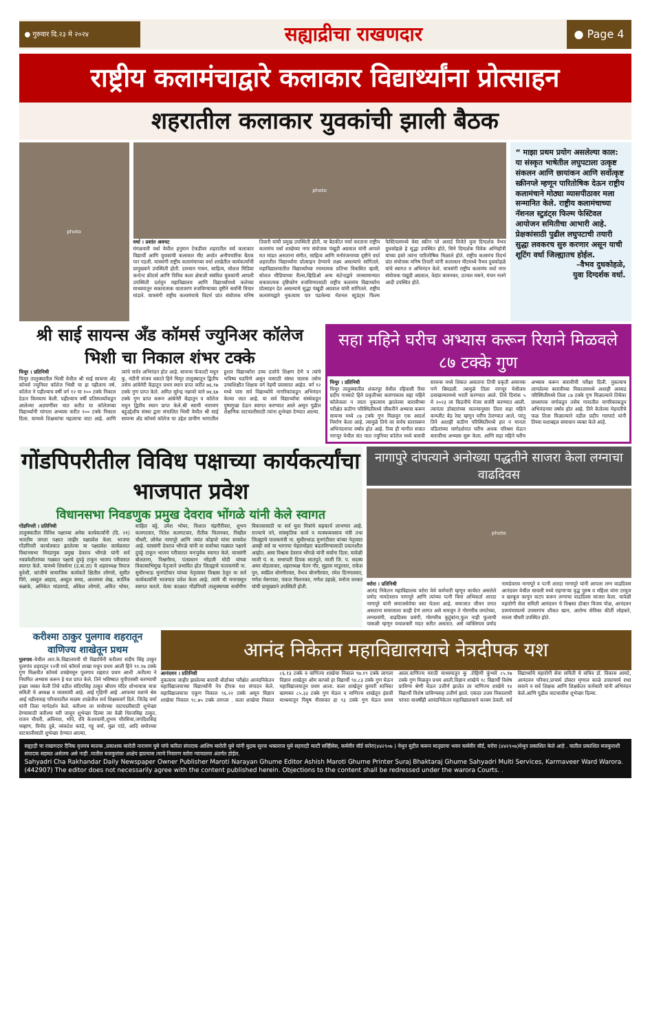● गुरुवार दि.२३ मे २०२४
सह्याद्रीचा राखणदार
● Page 4
राष्ट्रीय कलामंचाद्वारे कलाकार विद्यार्थ्यांना प्रोत्साहन
शहरातील कलाकार युवकांची झाली बैठक
photo
photo
वर्धा । प्रशांत अवचट
मंगळवारी वर्धा येथील हनुमान टेकडीवर शहरातील सर्व कलाकार विद्यार्थी आणि युवकांची कलाकार मीट अर्थात अनौपचारिक बैठक पार पडली. यात्रसंगी राष्ट्रीय कलामंचाच्या वर्धा शाखेतील कार्यकर्त्यांची प्रामुख्याने उपस्थिती होती. दरम्यान गायन, साहित्य, सोशल मिडिया कन्टेन्ट क्रीटर्स आणि विविध कला क्षेत्राशी संबंधित युवकांनी आपली उपस्थिती दर्शवून महाविद्यालय आणि विद्यार्थ्यांमध्ये कलेच्या माध्यमातून सकारात्मक वातावरण रुजविण्याच्या दृष्टीने सर्वांनी विचार मांडले. यात्रसंगी राष्ट्रीय कलामंचाचे विदर्भ प्रांत संयोजक मनिष तिवारी यांची प्रमुख उपस्थिती होती. या बैठकीत चर्चा करताना राष्ट्रीय कलामंच वर्धा शाखेच्या नगर संयोजक पंखुडी अग्रवाल यांनी आपले मत मांडत असताना संगीत, साहित्य आणि मनोरंजनाच्या दृष्टीने वर्धा शहरातील विद्यार्थ्यांना प्रोत्साहन देण्याचे लक्ष्य असल्याचे सांगितले. महाविद्यालयातील विद्यार्थ्यांच्या रचनात्मक प्रतिभा विकसित व्हावी, सोशल मीडियाच्या रील्स,व्हिडिओ अन्य कंटेन्टद्वारे जनसामान्यात सकारात्मक दृष्टिकोण रुजविण्यासाठी राष्ट्रीय कलामंच विद्यार्थ्यांना प्रोत्साहन देत असल्याचे सुद्धा पंखुडी अग्रवाल यांनी सांगितले. राष्ट्रीय कलामंचद्वारे नुकत्याच पार पडलेल्या नॅशनल स्टुडंट्स फिल्म फेस्टिवलमध्ये बेस्ट स्क्रीन प्ले अवार्ड विजेते युवा दिग्दर्शक वैभव दुधकोहळे हे सुद्धा उपस्थित होते, सिने दिग्दर्शक विवेक अग्निहोत्री यांच्या हस्ते त्यांना पारितोषिक मिळाले होते. राष्ट्रीय कलामंच विदर्भ प्रांत संयोजक मनिष तिवारी यांनी कलाकार मीटमध्ये वैभव दुधकोहळे यांचे स्वागत व अभिनंदन केले. यात्रसंगी राष्ट्रीय कलामंच वर्धा नगर संयोजक पंखुडी अग्रवाल, वेदांत बावनकर, उज्वल मसने, मंथन नलगे आदी उपस्थित होते.
“ माझा प्रथम प्रयोग असलेल्या काल: या संस्कृत भाषेतील लघुपटाला उत्कृष्ट संकलन आणि छायांकन आणि सर्वोत्कृष्ट स्क्रीनप्ले म्हणून पारितोषिक देऊन राष्ट्रीय कलामंचाने मोठ्या व्यासपीठावर मला सन्मानित केले. राष्ट्रीय कलामंचाच्या नॅशनल स्टुडंट्स फिल्म फेस्टिवल आयोजन समितीचा आभारी आहे. प्रेक्षकांसाठी पुढील लघुपटाची तयारी सुद्धा लवकरच सुरु करणार असून याची शूटिंग वर्धा जिल्ह्यातच होईल.
–वैभव दुधकोहळे,
युवा दिग्दर्शक वर्धा.
श्री साई सायन्स अँड कॉमर्स ज्युनिअर कॉलेज भिशी चा निकाल शंभर टक्के
चिमूर । प्रतिनिधी
चिमूर तालुक्यातील भिसी येथील श्री साई सायन्स अँड कॉमर्स ज्युनियर कॉलेज भिसी चा हा पहीलाच वर्ष. कॉलेज ने पहील्याच वर्षी वर्ग १२ चा १०० टक्के निकाल देऊन किमयाच केली. पहील्याच वर्षी प्रतिस्पर्ध्यांकडून आलेल्या अडचणींवर मात करीत या कॉलेजच्या विद्यार्थ्यांनी चांगला अभ्यास करीत १०० टक्के निकाल दिला. यामध्ये शिक्षकांचा महत्वाचा वाटा आहे. आणि त्यांचे सर्वत्र अभिनंदन होत आहे. सायन्स फॅकल्टी मधून कु. नंदीनी संजय धकाते हिने चिमूर तालुक्यातून द्वितीय तसेच आंबेनेरी केंद्रातून प्रथम स्थान प्राप्त करीत ७६.१७ टक्के गुण प्राप्त केले. अमित सुरेन्द्र नन्नावरे याने ७४.६७ टक्के गुण प्राप्त करून आंबेनेरी केंद्रातून व कॉलेज मधुन द्वितीय स्थान प्राप्त केले.श्री स्वामी नारायण बहुउद्देशीय संस्था द्वारा संचालित भिसी येथील श्री साई सायन्स अँड कॉमर्स कॉलेज चा उद्देश ग्रामीण भागातील हुशार विद्यार्थ्यांना उच्च दर्जाचे शिक्षण देणे व त्यांचे भविष्य घडविणे असुन यासाठी संस्था चालक तसेच उच्चशिक्षीत शिक्षक वर्ग नेहमी प्रयासरत आहेत. वर्ग १२ मध्ये पास सर्व विद्यार्थ्यांचे नागरिकांकडून अभिनंदन केल्या जात आहे. या सर्व विद्यार्थ्यांचा संस्थेकडून पुष्पगुच्छ देऊन स्वागत करण्यात आले असून पुढील शैक्षणिक वाटचालीसाठी त्यांना शुभेच्छा देण्यात आल्या.
सहा महिने घरीच अभ्यास करून रियाने मिळवले ८७ टक्के गुण
चिमूर । प्रतिनिधी
चिमूर तालुक्यातील शंकरपूर येथील रहिवासी रिया प्रदीप गारघाटे हिने प्रकृतीच्या कारणास्तव सहा महिने कॉलेजला न जाता नुकत्याच झालेल्या बारावीच्या परीक्षेत कठीण परिस्थितीमध्ये जीकरीने अभ्यास करून सायन्स मध्ये ८७ टक्के गुण मिळवून एक आदर्श निर्माण केला आहे. त्यामुळे तिचे वर सर्वच स्तरावरून अभिनंदनाचा वर्षाव होत आहे. रिया ही मागील सत्रात नागपूर येथील संत पाल ज्युनियर कॉलेज मध्ये बारावी सायन्स मध्ये शिकत असताना तिची प्रकृती अचानक पणे बिघडली. त्यामुळे तिला नागपूर येथीलच दवाखान्यामध्ये भरती करण्यात आले. तिचे दिनांक ५ मे २०२३ ला किडनीचे मेजर सर्जरी करण्यात आली. त्यानंतर डॉक्टरांच्या सल्ल्यानुसार तिला सहा महिने कम्प्लीट बेड रेस्ट म्हणून घरीच ठेवण्यात आले. परंतु तिने अशाही कठीण परिस्थितीमध्ये हार न मानता वडिलांच्या मार्गदर्शनात घरीच अथक परिश्रम घेऊन बारावीचा अभ्यास सुरू केला. आणि सहा महिने घरीच अभ्यास करून बारावीची परीक्षा दिली. नुकत्याच लागलेल्या बारावीच्या निकालामध्ये अशाही अवघड परिस्थितीमध्ये तिला ८७ टक्के गुण मिळाल्याने तिचेवर प्राध्यापक वर्गाकडून तसेच गावातील नागरिकाकडून अभिनंदनचा वर्षाव होत आहे. तिने केलेल्या मेहनतीचे फळ तिला मिळाल्याने वडील प्रदीप गारघाटे यांनी तिच्या यशाबद्दल समाधान व्यक्त केले आहे.
गोंडपिपरीतील विविध पक्षाच्या कार्यकर्त्यांचा भाजपात प्रवेश
विधानसभा निवडणुक प्रमुख देवराव भोंगळे यांनी केले स्वागत
गोंडपिपरी । प्रतिनिधी
तालुक्यातील विविध पक्षाच्या अनेक कार्यकर्त्यांनी (दि. २१) भारतीय जनता पक्षात जाहीर पक्षप्रवेश केला. भाजपा गोंडपिपरी कार्यालयात झालेल्या या पक्षप्रवेश कार्यक्रमात विधानसभा निवडणुक प्रमुख देवराव भोंगळे यांनी सर्व नवप्रवेशीतांच्या गळ्यात पक्षाचे दुपट्टे टाकून भाजप परीवारात स्वागत केले. यामध्ये शिवसेना (उ.बा.ठा) चे शहराध्यक्ष रियाज कुरेशी, कांजीचे सामाजिक कार्यकर्ते क्षितील लोणारे, सुमीत पिंगे, अब्दुल आहाद, अब्दुल समद, अल्तमस शेख, कार्तिक कन्नाके, अनिकेत मांडवगडे, ओंकेश लोणारे, अमित भोयर, साहिल बट्टे, उमेश भोयर, विशाल चंद्रगीरीवार, शुभम कलगटवार, नितेश कलगटवार, रीतीक चिलनकर, निखील चौधरी, लोमेश नागापूरे आणि जयंत कोहपरे यांचा समावेश आहे. यात्रसंगी देवराव भोंगळे यांनी या सर्वांच्या गळ्यात पक्षाचे दुपट्टे टाकून भाजप परीवारात मनःपुर्वक स्वागत केले. यात्रसंगी बोलताना, विश्वगौरव, पंतप्रधान नरेंद्रजी मोदी यांच्या विकासाभिमुख नेतृत्वाने प्रभावित होत जिल्ह्याचे पालकमंत्री ना. सुधीरभाऊ मुनगंटीवार यांच्या नेतृत्वावर विश्वास ठेवून या सर्व कार्यकर्त्यांनी भाजपात प्रवेश केला आहे. त्यांचे मी मनापासून स्वागत करतो. येत्या काळात गोंडपिपरी तालुक्याच्या सर्वांगीण विकासासाठी या सर्व युवा मित्रांचे सहकार्य लाभणार आहे. राज्याचे वने, सांस्कृतिक कार्य व मत्स्यव्यवसाय मंत्री तथा जिल्ह्याचे पालकमंत्री ना. सुधीरभाऊ मुनगंटीवार यांच्या नेतृत्वात आम्ही सर्व या भागाचा चेहरामोहरा बदलविण्यासाठी प्रयत्नशील आहोत. असा विश्वास देवराव भोंगळे यांनी सर्वांना दिला. यावेळी माजी पं. स. सभापती दिपक सातपुते, माजी जि. प. सदस्य अमर बोडलावार, शहराध्यक्ष चेतन गौर, सुहास माडूरवार, राकेश पुन, स्वप्निल बोनगीरवार, वैभव बोनगीरवार, रमेश दिनगलवार, गणेश मेरुगवार, पंकज चिलनकर, गणेश डहाळे, मनोज वनकर यांची प्रामुख्याने उपस्थिती होती.
नागापुरे दांपत्याने अनोख्या पद्धतीने साजरा केला लग्नाचा वाढदिवस
photo
वरोरा । प्रतिनिधी
आनंद निकेतन महाविद्यालय वरोरा येथे कर्मचारी म्हणून कार्यरत असलेले प्रमोद नामदेवराव नागापुरे आणि त्यांच्या पत्नी विमा अभिकर्ता शारदा नागापुरे यांनी समाजसेवेचा वसा घेतला आहे. समाजात जीवन जगत असताना समाजाला काही देणं लागत असे समजून ते गोरगरीब जनतेच्या, लग्नप्रसंगी, वाढदिवस प्रसंगी, गोरगरीब कुटुंबांना,फुल नाही फुलाची पाकळी म्हणून यथाशक्ती मदत करीत असतात. असे व्यक्तिमत्व प्रमोद नामदेवराव नागापुरे व पत्नी शारदा नागापुरे यांनी आपला लग्न वाढदिवस आनंदवन येथील सावली मध्ये राहणाऱ्या वृद्ध पुरुष व महिला यांना टरबूज व खरबूज कापून वाटप करून लग्नाचा वाढदिवस साजरा केला. यावेळी महारोगी सेवा समिती आनंदवन चे विश्वस्त डॉक्टर विजय पोळ, आनंदवन ग्रामपंचायतचे उपसरपंच शौकत खान, आरोग्य सेविका कीर्ती लोहकरे, सरला चौधरी उपस्थित होते.
करीश्मा ठाकुर पुलगाव शहरातून वाणिज्य शाखेतून प्रथम
पुलगाव–येथील आर.के.विद्यालयची ची विद्यार्थिनी करीश्मा संदीप सिंह ठाकुर पुलगांव शहरातून १२वी मधे कॉमर्स शाखा मधून प्रथम आली हिने ९१.१७ टक्के गुण मिळवीत कॉमर्स शाखेमधून पुलगाव शहरात प्रथम आली .करीश्मा ने नियमित अभ्यास करून हे यश प्राप्त केले. तिने भविष्यात यूपीएससी करण्याची इच्छा व्यक्त केली तिचे वडील संदिपसिह ठाकुर श्रीराम मंदिर शोभायात्रा यात्रा समिती चे अध्यक्ष व व्यवसायी आहे. आई गृहिणी आहे .आपल्या यशाचे श्रेय आई वडीलासह परिवारातील सदस्य शाळेतील सर्व शिक्षकवर्ग दिले. जितेंद्र वर्मा यांनी तिला मार्गदर्शन केले. करीश्मा ला समोरच्या वाटचालीसाठी शुभेच्छा देण्यासाठी करीश्मा घरी जावून शुभेच्छा दिल्या त्या वेळी धिरजसिह ठाकुर, राजन चौधरी, अविनाश, भोपे, रवि केशरवानी,शुभम चौरसिया,जगदिशसिह चव्हाण, विनोद दुबे, व्यंकटेश करंडे, गट्टू वर्मा, मुन्ना पांडे, आदि समोरच्या वाटचालीसाठी शुभेच्छा देण्यात आल्या.
आनंद निकेतन महाविद्यालयाचे नेत्रदीपक यश
आनंदवन । प्रतिनिधी
नुकत्याच जाहीर झालेल्या बारावी बोर्डाच्या परीक्षेत आनंदनिकेतन महाविद्यालयाच्या विद्यार्थ्यांनी नेत्र दीपक यश संपादन केले. महाविद्यालयाचा एकूण निकाल ९६.२२ टक्के असून विज्ञान शाखेचा निकाल ९८.७५ टक्के लागला . कला शाखेचा निकाल ८६.१३ टक्के व वाणिज्य शाखेचा निकाल ९७.१९ टक्के लागला विज्ञान शाखेतून ओम कापसे हा विद्यार्थी ९४.८३ टक्के गुण घेऊन महाविद्यालयातून प्रथम आला. कला शाखेतून कुमारी सानिका खामकर ८५.३३ टक्के गुण घेऊन व वाणिज्य शाखेतून इंग्रजी माध्यमातून पियुष नीरसकर हा ९३ टक्के गुण घेऊन प्रथम आला.वाणिज्य मराठी माध्यमातून कु .रोहिणी कुंभारे ८५.१७ टक्के गुण मिळवून प्रथम आली.विज्ञान शाखेचे १८ विद्यार्थी विशेष प्राविण्य श्रेणी घेऊन उत्तीर्ण झालेत तर वाणिज्य शाखेचे १४ विद्यार्थी विशेष प्राविण्यसह उत्तीर्ण झाले. एकंदर उत्तम निकालाची परंपरा यावर्षीही आनंदनिकेतन महाविद्यालयाने कायम ठेवली. सर्व विद्यार्थ्यांचे महारोगी सेवा समिती चे सचिव डॉ. विकास आमटे, आनंदवन परिवार,प्राचार्य डॉक्टर मृणाल काळे उपप्राचार्य राधा सवाने व सर्व शिक्षक आणि शिक्षकेतर कर्मचारी यांनी अभिनंदन केले.आणि पुढील वाटचालीस शुभेच्छा दिल्या.
सह्याद्री चा राखणदार दैनिक वृत्तपत्र मालक ,प्रकाशक मारोती नारायण घुमे यांचे करिता संपादक आशिष मारोती घुमे यांनी मुद्रक सुरज भक्तराज घुमे सहयाद्री मल्टी सर्व्हिसेस, कर्मवीर वॉर्ड वरोरा(४४२९०७ ) येथून मुद्रीत करून मातृछाया भवन कर्मवीर वॉर्ड, वरोरा (४४२९०७)येथून प्रकाशित केले आहे . यातील प्रकाशित मजकुराशी संपादक सहमत असेलच असे नाही .यातील मजकुरांवर आक्षेप झाल्यास त्याचे निवारण वरोरा न्यायालया अंतर्गत होईल.
Sahyadri Cha Rakhandar Daily Newspaper Owner Publisher Maroti Narayan Ghume Editor Ashish Maroti Ghume Printer Suraj Bhaktaraj Ghume Sahyadri Multi Services, Karmaveer Ward Warora.(442907) The editor does not necessarily agree with the content published herein. Objections to the content shall be redressed under the warora Courts. .